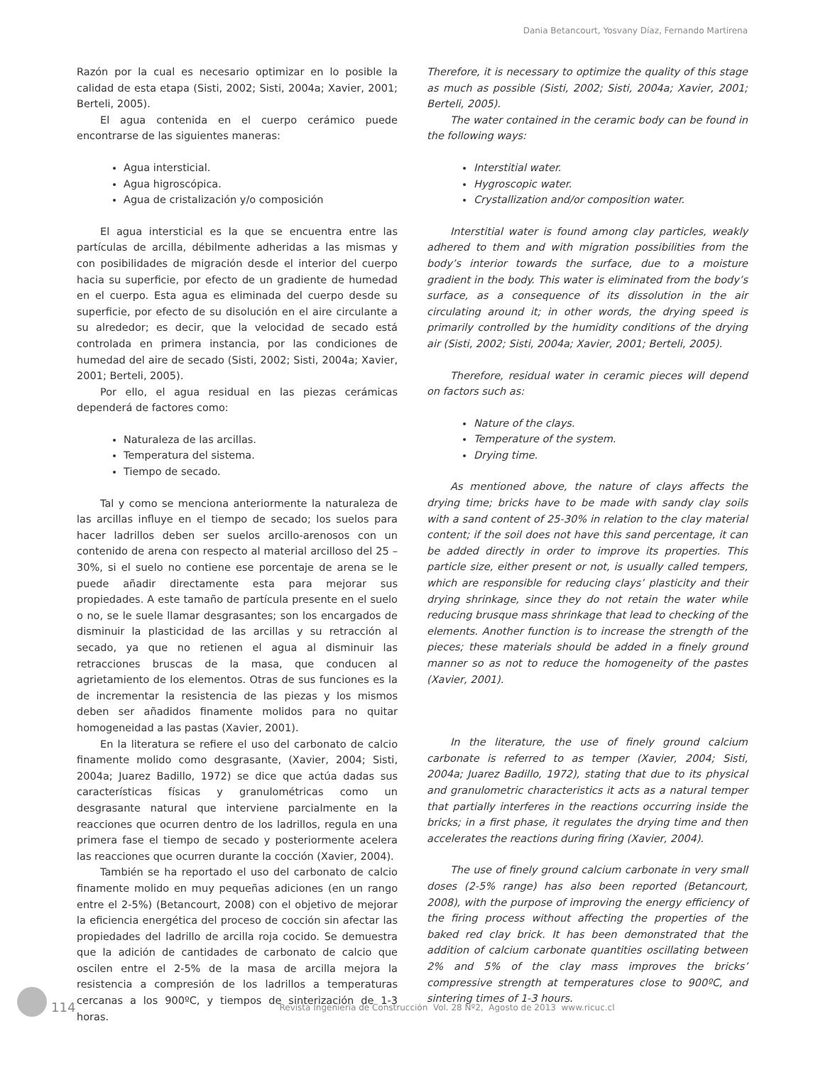Dania Betancourt, Yosvany Díaz, Fernando Martirena
Razón por la cual es necesario optimizar en lo posible la calidad de esta etapa (Sisti, 2002; Sisti, 2004a; Xavier, 2001; Berteli, 2005).
El agua contenida en el cuerpo cerámico puede encontrarse de las siguientes maneras:
Agua intersticial.
Agua higroscópica.
Agua de cristalización y/o composición
El agua intersticial es la que se encuentra entre las partículas de arcilla, débilmente adheridas a las mismas y con posibilidades de migración desde el interior del cuerpo hacia su superficie, por efecto de un gradiente de humedad en el cuerpo. Esta agua es eliminada del cuerpo desde su superficie, por efecto de su disolución en el aire circulante a su alrededor; es decir, que la velocidad de secado está controlada en primera instancia, por las condiciones de humedad del aire de secado (Sisti, 2002; Sisti, 2004a; Xavier, 2001; Berteli, 2005).
Por ello, el agua residual en las piezas cerámicas dependerá de factores como:
Naturaleza de las arcillas.
Temperatura del sistema.
Tiempo de secado.
Tal y como se menciona anteriormente la naturaleza de las arcillas influye en el tiempo de secado; los suelos para hacer ladrillos deben ser suelos arcillo-arenosos con un contenido de arena con respecto al material arcilloso del 25 – 30%, si el suelo no contiene ese porcentaje de arena se le puede añadir directamente esta para mejorar sus propiedades. A este tamaño de partícula presente en el suelo o no, se le suele llamar desgrasantes; son los encargados de disminuir la plasticidad de las arcillas y su retracción al secado, ya que no retienen el agua al disminuir las retracciones bruscas de la masa, que conducen al agrietamiento de los elementos. Otras de sus funciones es la de incrementar la resistencia de las piezas y los mismos deben ser añadidos finamente molidos para no quitar homogeneidad a las pastas (Xavier, 2001).
En la literatura se refiere el uso del carbonato de calcio finamente molido como desgrasante, (Xavier, 2004; Sisti, 2004a; Juarez Badillo, 1972) se dice que actúa dadas sus características físicas y granulométricas como un desgrasante natural que interviene parcialmente en la reacciones que ocurren dentro de los ladrillos, regula en una primera fase el tiempo de secado y posteriormente acelera las reacciones que ocurren durante la cocción (Xavier, 2004).
También se ha reportado el uso del carbonato de calcio finamente molido en muy pequeñas adiciones (en un rango entre el 2-5%) (Betancourt, 2008) con el objetivo de mejorar la eficiencia energética del proceso de cocción sin afectar las propiedades del ladrillo de arcilla roja cocido. Se demuestra que la adición de cantidades de carbonato de calcio que oscilen entre el 2-5% de la masa de arcilla mejora la resistencia a compresión de los ladrillos a temperaturas cercanas a los 900ºC, y tiempos de sinterización de 1-3 horas.
Therefore, it is necessary to optimize the quality of this stage as much as possible (Sisti, 2002; Sisti, 2004a; Xavier, 2001; Berteli, 2005).
The water contained in the ceramic body can be found in the following ways:
Interstitial water.
Hygroscopic water.
Crystallization and/or composition water.
Interstitial water is found among clay particles, weakly adhered to them and with migration possibilities from the body’s interior towards the surface, due to a moisture gradient in the body. This water is eliminated from the body’s surface, as a consequence of its dissolution in the air circulating around it; in other words, the drying speed is primarily controlled by the humidity conditions of the drying air (Sisti, 2002; Sisti, 2004a; Xavier, 2001; Berteli, 2005).
Therefore, residual water in ceramic pieces will depend on factors such as:
Nature of the clays.
Temperature of the system.
Drying time.
As mentioned above, the nature of clays affects the drying time; bricks have to be made with sandy clay soils with a sand content of 25-30% in relation to the clay material content; if the soil does not have this sand percentage, it can be added directly in order to improve its properties. This particle size, either present or not, is usually called tempers, which are responsible for reducing clays’ plasticity and their drying shrinkage, since they do not retain the water while reducing brusque mass shrinkage that lead to checking of the elements. Another function is to increase the strength of the pieces; these materials should be added in a finely ground manner so as not to reduce the homogeneity of the pastes (Xavier, 2001).
In the literature, the use of finely ground calcium carbonate is referred to as temper (Xavier, 2004; Sisti, 2004a; Juarez Badillo, 1972), stating that due to its physical and granulometric characteristics it acts as a natural temper that partially interferes in the reactions occurring inside the bricks; in a first phase, it regulates the drying time and then accelerates the reactions during firing (Xavier, 2004).
The use of finely ground calcium carbonate in very small doses (2-5% range) has also been reported (Betancourt, 2008), with the purpose of improving the energy efficiency of the firing process without affecting the properties of the baked red clay brick. It has been demonstrated that the addition of calcium carbonate quantities oscillating between 2% and 5% of the clay mass improves the bricks’ compressive strength at temperatures close to 900ºC, and sintering times of 1-3 hours.
114
Revista Ingeniería de Construcción Vol. 28 Nº2, Agosto de 2013 www.ricuc.cl